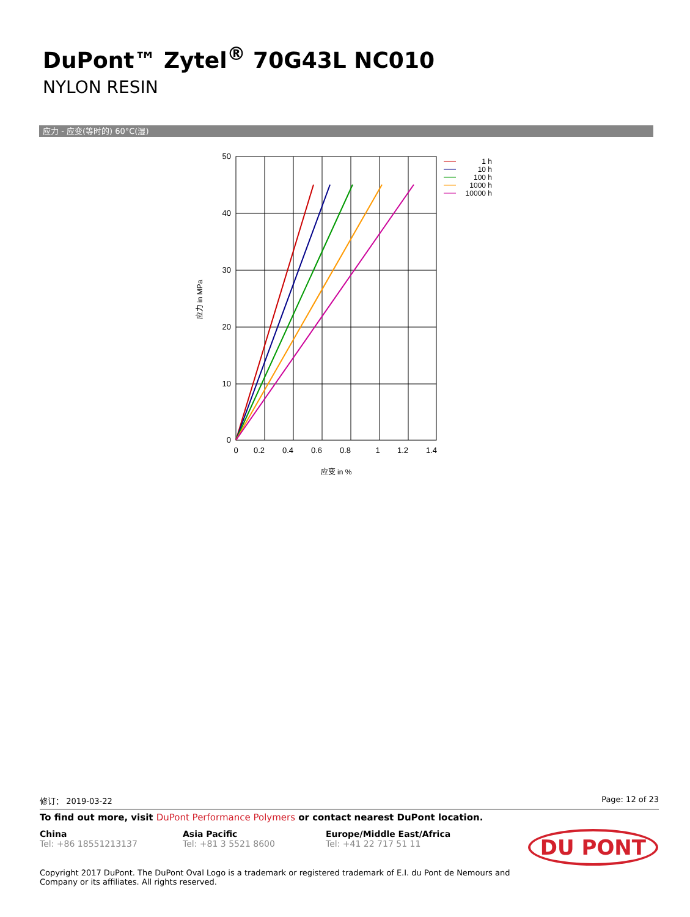DuPont™ Zytel<sup>®</sup> 70G43L NC010
NYLON RESIN
应力 - 应变(等时的) 60°C(湿)
50
40
30
20
10
0
0
0.2
0.4
0.6
0.8
1
1.2
1.4
应变 in %
应力 in MPa
1 h
10 h
100 h
1000 h
10000 h
修订： 2019-03-22 Page: 12 of 23
To find out more, visit DuPont Performance Polymers or contact nearest DuPont location.
China
Tel: +86 18551213137
Asia Pacific
Tel: +81 3 5521 8600
Europe/Middle East/Africa
Tel: +41 22 717 51 11
DU PONT
Copyright 2017 DuPont. The DuPont Oval Logo is a trademark or registered trademark of E.I. du Pont de Nemours and
Company or its affiliates. All rights reserved.